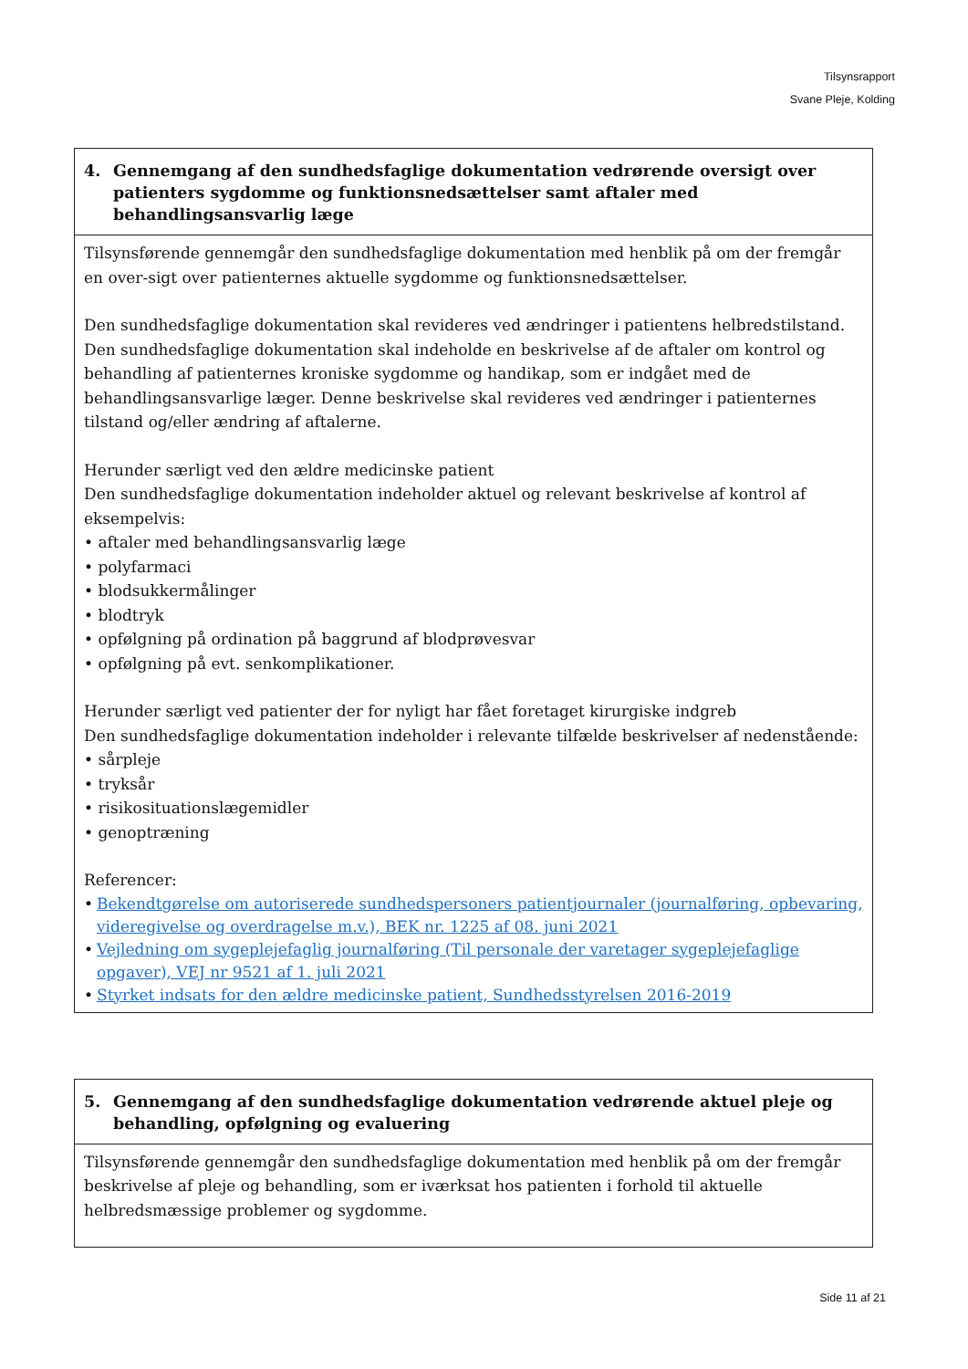Tilsynsrapport
Svane Pleje, Kolding
| 4. Gennemgang af den sundhedsfaglige dokumentation vedrørende oversigt over patienters sygdomme og funktionsnedsættelser samt aftaler med behandlingsansvarlig læge |
| --- |
| Tilsynsførende gennemgår den sundhedsfaglige dokumentation med henblik på om der fremgår en over-sigt over patienternes aktuelle sygdomme og funktionsnedsættelser. Den sundhedsfaglige dokumentation skal revideres ved ændringer i patientens helbredstilstand. Den sundhedsfaglige dokumentation skal indeholde en beskrivelse af de aftaler om kontrol og behandling af patienternes kroniske sygdomme og handikap, som er indgået med de behandlingsansvarlige læger. Denne beskrivelse skal revideres ved ændringer i patienternes tilstand og/eller ændring af aftalerne. Herunder særligt ved den ældre medicinske patient Den sundhedsfaglige dokumentation indeholder aktuel og relevant beskrivelse af kontrol af eksempelvis: • aftaler med behandlingsansvarlig læge • polyfarmaci • blodsukkermålinger • blodtryk • opfølgning på ordination på baggrund af blodprøvesvar • opfølgning på evt. senkomplikationer. Herunder særligt ved patienter der for nyligt har fået foretaget kirurgiske indgreb Den sundhedsfaglige dokumentation indeholder i relevante tilfælde beskrivelser af nedenstående: • sårpleje • tryksår • risikosituationslægemidler • genoptræning Referencer: • Bekendtgørelse om autoriserede sundhedspersoners patientjournaler (journalføring, opbevaring, videregivelse og overdragelse m.v.), BEK nr. 1225 af 08. juni 2021 • Vejledning om sygeplejefaglig journalføring (Til personale der varetager sygeplejefaglige opgaver), VEJ nr 9521 af 1. juli 2021 • Styrket indsats for den ældre medicinske patient, Sundhedsstyrelsen 2016-2019 |
| 5. Gennemgang af den sundhedsfaglige dokumentation vedrørende aktuel pleje og behandling, opfølgning og evaluering |
| --- |
| Tilsynsførende gennemgår den sundhedsfaglige dokumentation med henblik på om der fremgår beskrivelse af pleje og behandling, som er iværksat hos patienten i forhold til aktuelle helbredsmæssige problemer og sygdomme. |
Side 11 af 21